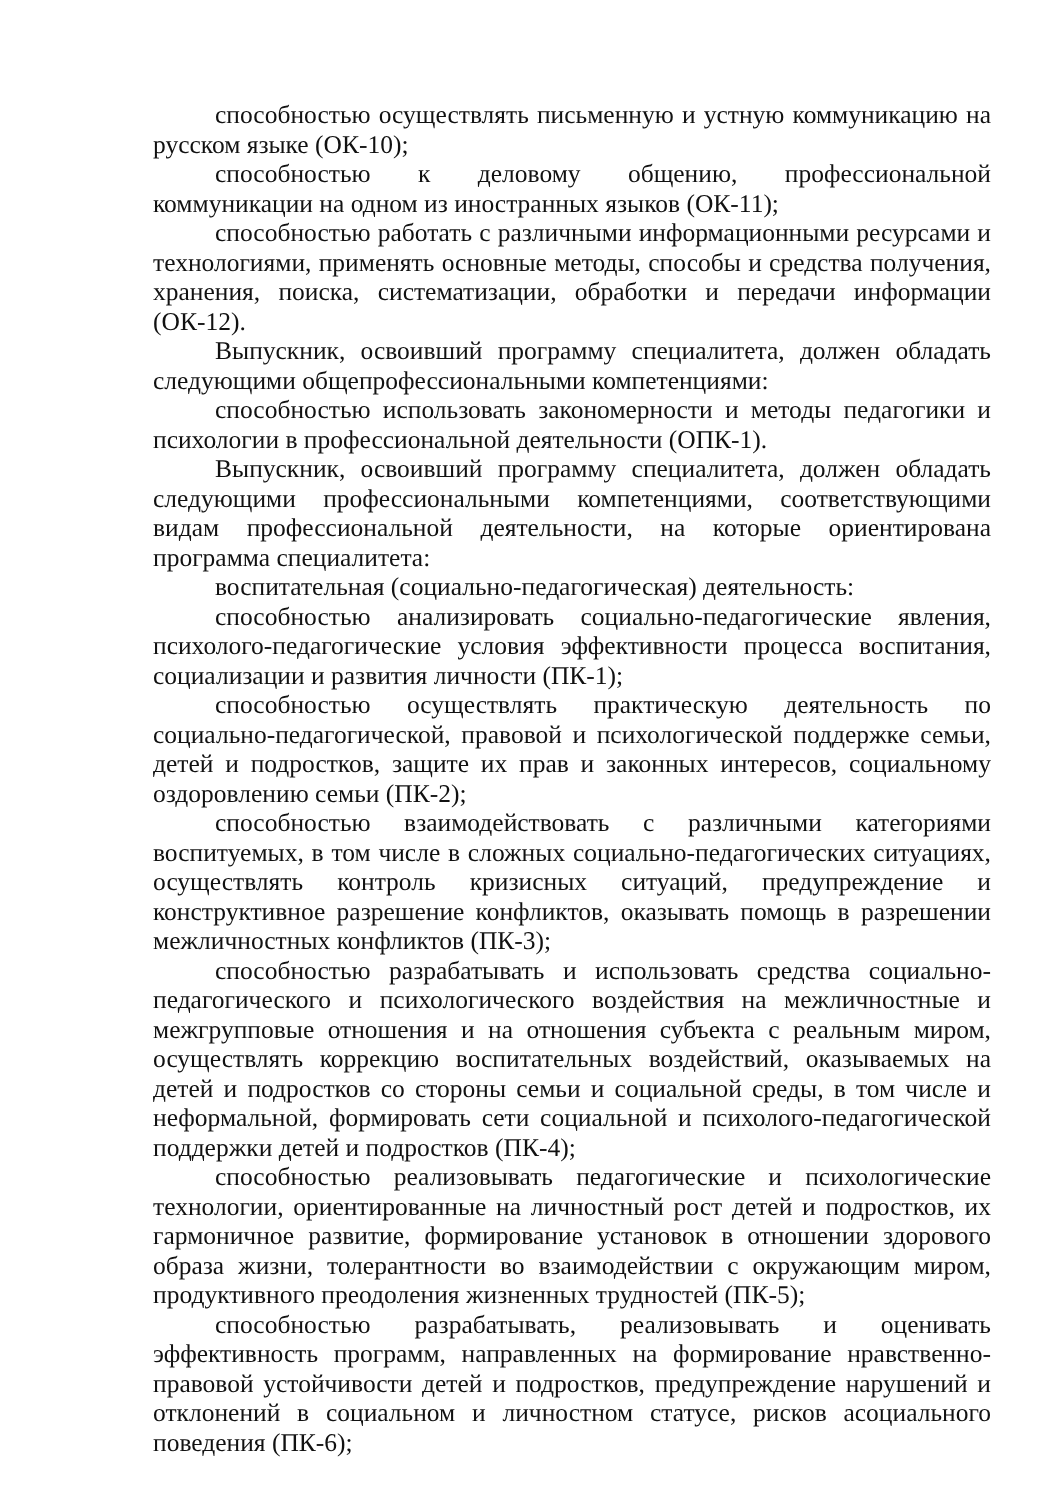способностью осуществлять письменную и устную коммуникацию на русском языке (ОК-10);
способностью к деловому общению, профессиональной коммуникации на одном из иностранных языков (ОК-11);
способностью работать с различными информационными ресурсами и технологиями, применять основные методы, способы и средства получения, хранения, поиска, систематизации, обработки и передачи информации (ОК-12).
Выпускник, освоивший программу специалитета, должен обладать следующими общепрофессиональными компетенциями:
способностью использовать закономерности и методы педагогики и психологии в профессиональной деятельности (ОПК-1).
Выпускник, освоивший программу специалитета, должен обладать следующими профессиональными компетенциями, соответствующими видам профессиональной деятельности, на которые ориентирована программа специалитета:
воспитательная (социально-педагогическая) деятельность:
способностью анализировать социально-педагогические явления, психолого-педагогические условия эффективности процесса воспитания, социализации и развития личности (ПК-1);
способностью осуществлять практическую деятельность по социально-педагогической, правовой и психологической поддержке семьи, детей и подростков, защите их прав и законных интересов, социальному оздоровлению семьи (ПК-2);
способностью взаимодействовать с различными категориями воспитуемых, в том числе в сложных социально-педагогических ситуациях, осуществлять контроль кризисных ситуаций, предупреждение и конструктивное разрешение конфликтов, оказывать помощь в разрешении межличностных конфликтов (ПК-3);
способностью разрабатывать и использовать средства социально-педагогического и психологического воздействия на межличностные и межгрупповые отношения и на отношения субъекта с реальным миром, осуществлять коррекцию воспитательных воздействий, оказываемых на детей и подростков со стороны семьи и социальной среды, в том числе и неформальной, формировать сети социальной и психолого-педагогической поддержки детей и подростков (ПК-4);
способностью реализовывать педагогические и психологические технологии, ориентированные на личностный рост детей и подростков, их гармоничное развитие, формирование установок в отношении здорового образа жизни, толерантности во взаимодействии с окружающим миром, продуктивного преодоления жизненных трудностей (ПК-5);
способностью разрабатывать, реализовывать и оценивать эффективность программ, направленных на формирование нравственно-правовой устойчивости детей и подростков, предупреждение нарушений и отклонений в социальном и личностном статусе, рисков асоциального поведения (ПК-6);